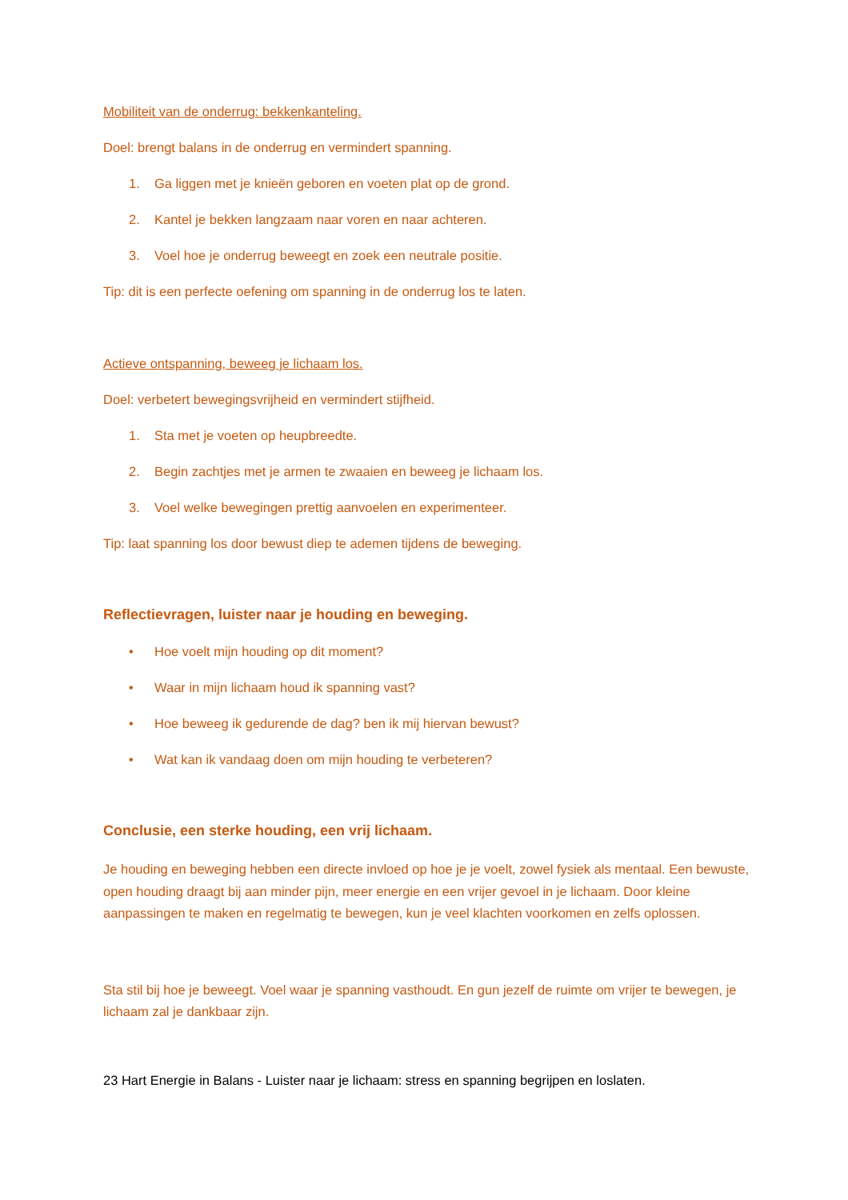Mobiliteit van de onderrug: bekkenkanteling.
Doel: brengt balans in de onderrug en vermindert spanning.
1. Ga liggen met je knieën geboren en voeten plat op de grond.
2. Kantel je bekken langzaam naar voren en naar achteren.
3. Voel hoe je onderrug beweegt en zoek een neutrale positie.
Tip: dit is een perfecte oefening om spanning in de onderrug los te laten.
Actieve ontspanning, beweeg je lichaam los.
Doel: verbetert bewegingsvrijheid en vermindert stijfheid.
1. Sta met je voeten op heupbreedte.
2. Begin zachtjes met je armen te zwaaien en beweeg je lichaam los.
3. Voel welke bewegingen prettig aanvoelen en experimenteer.
Tip: laat spanning los door bewust diep te ademen tijdens de beweging.
Reflectievragen, luister naar je houding en beweging.
• Hoe voelt mijn houding op dit moment?
• Waar in mijn lichaam houd ik spanning vast?
• Hoe beweeg ik gedurende de dag? ben ik mij hiervan bewust?
• Wat kan ik vandaag doen om mijn houding te verbeteren?
Conclusie, een sterke houding, een vrij lichaam.
Je houding en beweging hebben een directe invloed op hoe je je voelt, zowel fysiek als mentaal. Een bewuste, open houding draagt bij aan minder pijn, meer energie en een vrijer gevoel in je lichaam. Door kleine aanpassingen te maken en regelmatig te bewegen, kun je veel klachten voorkomen en zelfs oplossen.
Sta stil bij hoe je beweegt. Voel waar je spanning vasthoudt. En gun jezelf de ruimte om vrijer te bewegen, je lichaam zal je dankbaar zijn.
23 Hart Energie in Balans - Luister naar je lichaam: stress en spanning begrijpen en loslaten.